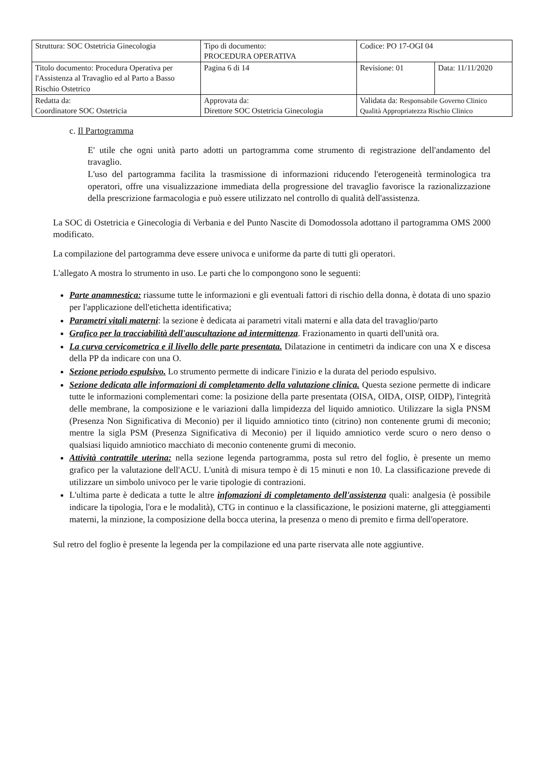| Struttura: SOC Ostetricia Ginecologia | Tipo di documento: PROCEDURA OPERATIVA | Codice: PO 17-OGI 04 | |
| Titolo documento: Procedura Operativa per l'Assistenza al Travaglio ed al Parto a Basso Rischio Ostetrico | Pagina 6 di 14 | Revisione: 01 | Data: 11/11/2020 |
| Redatta da: Coordinatore SOC Ostetricia | Approvata da: Direttore SOC Ostetricia Ginecologia | Validata da: Responsabile Governo Clinico Qualità Appropriatezza Rischio Clinico | |
c. Il Partogramma
E' utile che ogni unità parto adotti un partogramma come strumento di registrazione dell'andamento del travaglio.
L'uso del partogramma facilita la trasmissione di informazioni riducendo l'eterogeneità terminologica tra operatori, offre una visualizzazione immediata della progressione del travaglio favorisce la razionalizzazione della prescrizione farmacologia e può essere utilizzato nel controllo di qualità dell'assistenza.
La SOC di Ostetricia e Ginecologia di Verbania e del Punto Nascite di Domodossola adottano il partogramma OMS 2000 modificato.
La compilazione del partogramma deve essere univoca e uniforme da parte di tutti gli operatori.
L'allegato A mostra lo strumento in uso. Le parti che lo compongono sono le seguenti:
Parte anamnestica: riassume tutte le informazioni e gli eventuali fattori di rischio della donna, è dotata di uno spazio per l'applicazione dell'etichetta identificativa;
Parametri vitali materni: la sezione è dedicata ai parametri vitali materni e alla data del travaglio/parto
Grafico per la tracciabilità dell'auscultazione ad intermittenza. Frazionamento in quarti dell'unità ora.
La curva cervicometrica e il livello delle parte presentata. Dilatazione in centimetri da indicare con una X e discesa della PP da indicare con una O.
Sezione periodo espulsivo. Lo strumento permette di indicare l'inizio e la durata del periodo espulsivo.
Sezione dedicata alle informazioni di completamento della valutazione clinica. Questa sezione permette di indicare tutte le informazioni complementari come: la posizione della parte presentata (OISA, OIDA, OISP, OIDP), l'integrità delle membrane, la composizione e le variazioni dalla limpidezza del liquido amniotico. Utilizzare la sigla PNSM (Presenza Non Significativa di Meconio) per il liquido amniotico tinto (citrino) non contenente grumi di meconio; mentre la sigla PSM (Presenza Significativa di Meconio) per il liquido amniotico verde scuro o nero denso o qualsiasi liquido amniotico macchiato di meconio contenente grumi di meconio.
Attività contrattile uterina: nella sezione legenda partogramma, posta sul retro del foglio, è presente un memo grafico per la valutazione dell'ACU. L'unità di misura tempo è di 15 minuti e non 10. La classificazione prevede di utilizzare un simbolo univoco per le varie tipologie di contrazioni.
L'ultima parte è dedicata a tutte le altre infomazioni di completamento dell'assistenza quali: analgesia (è possibile indicare la tipologia, l'ora e le modalità), CTG in continuo e la classificazione, le posizioni materne, gli atteggiamenti materni, la minzione, la composizione della bocca uterina, la presenza o meno di premito e firma dell'operatore.
Sul retro del foglio è presente la legenda per la compilazione ed una parte riservata alle note aggiuntive.